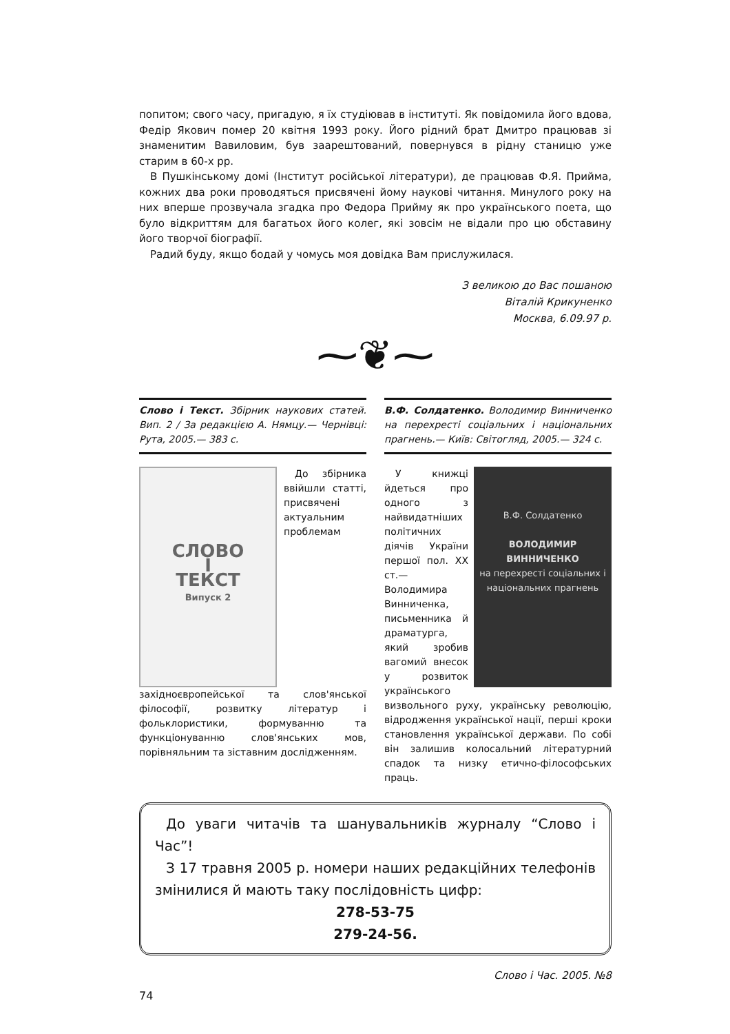попитом; свого часу, пригадую, я їх студіював в інституті. Як повідомила його вдова, Федір Якович помер 20 квітня 1993 року. Його рідний брат Дмитро працював зі знаменитим Вавиловим, був заарештований, повернувся в рідну станицю уже старим в 60-х рр.
В Пушкінському домі (Інститут російської літератури), де працював Ф.Я. Прийма, кожних два роки проводяться присвячені йому наукові читання. Минулого року на них вперше прозвучала згадка про Федора Прийму як про українського поета, що було відкриттям для багатьох його колег, які зовсім не відали про цю обставину його творчої біографії.
Радий буду, якщо бодай у чомусь моя довідка Вам прислужилася.
З великою до Вас пошаною
Віталій Крикуненко
Москва, 6.09.97 р.
⁓❦⁓
Слово і Текст. Збірник наукових статей. Вип. 2 / За редакцією А. Нямцу.— Чернівці: Рута, 2005.— 383 с.
СЛОВО
І
ТЕКСТ
Випуск 2
До збірника ввійшли статті, присвячені актуальним проблемам західноєвропейської та слов'янської філософії, розвитку літератур і фольклористики, формуванню та функціонуванню слов'янських мов, порівняльним та зіставним дослідженням.
В.Ф. Солдатенко. Володимир Винниченко на перехресті соціальних і національних прагнень.— Київ: Світогляд, 2005.— 324 с.
В.Ф. Солдатенко
ВОЛОДИМИР ВИННИЧЕНКО
на перехресті соціальних і національних прагнень
У книжці йдеться про одного з найвидатніших політичних діячів України першої пол. XX ст.— Володимира Винниченка, письменника й драматурга, який зробив вагомий внесок у розвиток українського визвольного руху, українську революцію, відродження української нації, перші кроки становлення української держави. По собі він залишив колосальний літературний спадок та низку етично-філософських праць.
До уваги читачів та шанувальників журналу “Слово і Час”!
З 17 травня 2005 р. номери наших редакційних телефонів змінилися й мають таку послідовність цифр:
278-53-75
279-24-56.
Слово і Час. 2005. №8
74